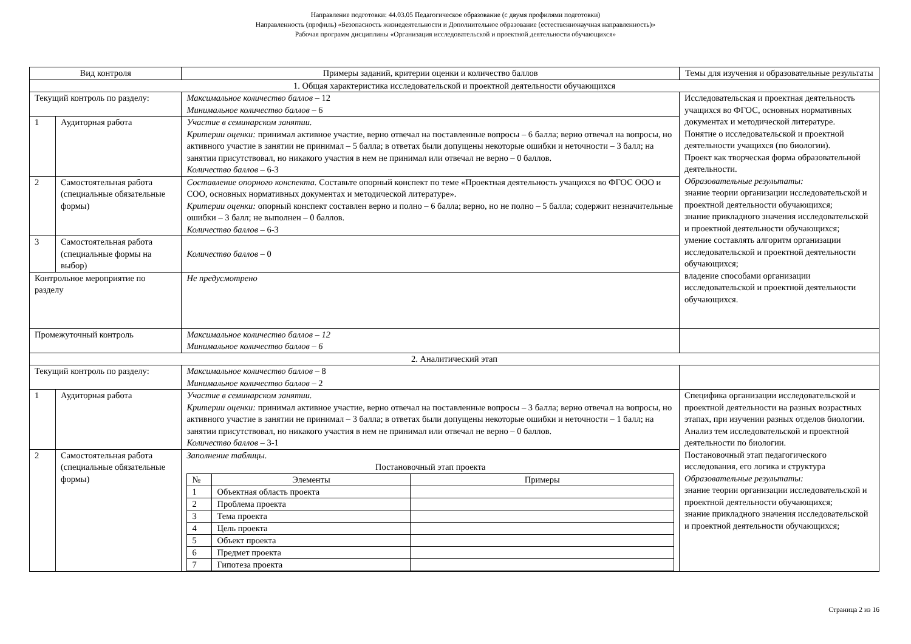Направление подготовки: 44.03.05 Педагогическое образование (с двумя профилями подготовки)
Направленность (профиль) «Безопасность жизнедеятельности и Дополнительное образование (естественнонаучная направленность)»
Рабочая программ дисциплины «Организация исследовательской и проектной деятельности обучающихся»
| Вид контроля | | Примеры заданий, критерии оценки и количество баллов | Темы для изучения и образовательные результаты |
| 1. Общая характеристика исследовательской и проектной деятельности обучающихся | | | |
| Текущий контроль по разделу: | | Максимальное количество баллов – 12 Минимальное количество баллов – 6 | Исследовательская и проектная деятельность учащихся во ФГОС, основных нормативных документах и методической литературе. Понятие о исследовательской и проектной деятельности учащихся (по биологии). Проект как творческая форма образовательной деятельности. Образовательные результаты: знание теории организации исследовательской и проектной деятельности обучающихся; знание прикладного значения исследовательской и проектной деятельности обучающихся; умение составлять алгоритм организации исследовательской и проектной деятельности обучающихся; владение способами организации исследовательской и проектной деятельности обучающихся. |
| 1 | Аудиторная работа | Участие в семинарском занятии. Критерии оценки: принимал активное участие, верно отвечал на поставленные вопросы – 6 балла; верно отвечал на вопросы, но активного участие в занятии не принимал – 5 балла; в ответах были допущены некоторые ошибки и неточности – 3 балл; на занятии присутствовал, но никакого участия в нем не принимал или отвечал не верно – 0 баллов. Количество баллов – 6-3 | |
| 2 | Самостоятельная работа (специальные обязательные формы) | Составление опорного конспекта. Составьте опорный конспект по теме «Проектная деятельность учащихся во ФГОС ООО и СОО, основных нормативных документах и методической литературе». Критерии оценки: опорный конспект составлен верно и полно – 6 балла; верно, но не полно – 5 балла; содержит незначительные ошибки – 3 балл; не выполнен – 0 баллов. Количество баллов – 6-3 | |
| 3 | Самостоятельная работа (специальные формы на выбор) | Количество баллов – 0 | |
| Контрольное мероприятие по разделу | | Не предусмотрено | |
| Промежуточный контроль | | Максимальное количество баллов – 12 Минимальное количество баллов – 6 | |
| 2. Аналитический этап | | | |
| Текущий контроль по разделу: | | Максимальное количество баллов – 8 Минимальное количество баллов – 2 | |
| 1 | Аудиторная работа | Участие в семинарском занятии. Критерии оценки: принимал активное участие, верно отвечал на поставленные вопросы – 3 балла; верно отвечал на вопросы, но активного участие в занятии не принимал – 3 балла; в ответах были допущены некоторые ошибки и неточности – 1 балл; на занятии присутствовал, но никакого участия в нем не принимал или отвечал не верно – 0 баллов. Количество баллов – 3-1 | Специфика организации исследовательской и проектной деятельности на разных возрастных этапах, при изучении разных отделов биологии. Анализ тем исследовательской и проектной деятельности по биологии. Постановочный этап педагогического исследования, его логика и структура Образовательные результаты: знание теории организации исследовательской и проектной деятельности обучающихся; знание прикладного значения исследовательской и проектной деятельности обучающихся; |
| 2 | Самостоятельная работа (специальные обязательные формы) | Заполнение таблицы. Постановочный этап проекта / № / Элементы / Примеры / / 1 / Объектная область проекта / / / 2 / Проблема проекта / / / 3 / Тема проекта / / / 4 / Цель проекта / / / 5 / Объект проекта / / / 6 / Предмет проекта / / / 7 / Гипотеза проекта / / | |
Страница 2 из 16